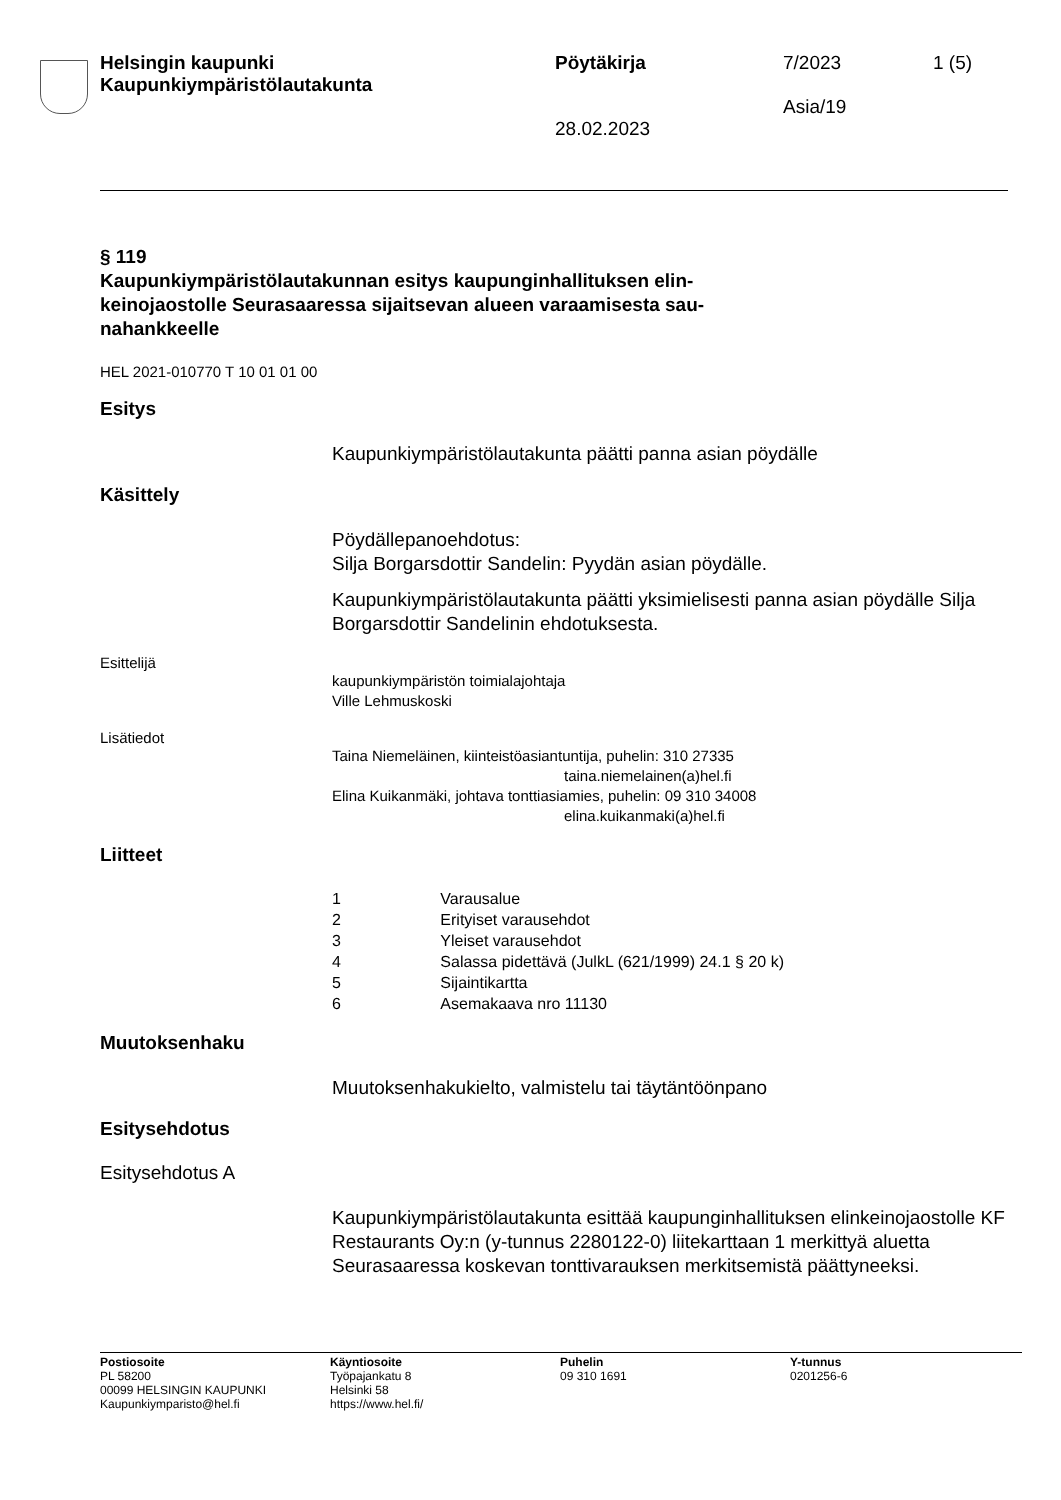Helsingin kaupunki
Kaupunkiympäristölautakunta
Pöytäkirja
28.02.2023
7/2023
Asia/19
1 (5)
§ 119
Kaupunkiympäristölautakunnan esitys kaupunginhallituksen elin­keinojaostolle Seurasaaressa sijaitsevan alueen varaamisesta sau­nahankkeelle
HEL 2021-010770 T 10 01 01 00
Esitys
Kaupunkiympäristölautakunta päätti panna asian pöydälle
Käsittely
Pöydällepanoehdotus:
Silja Borgarsdottir Sandelin: Pyydän asian pöydälle.
Kaupunkiympäristölautakunta päätti yksimielisesti panna asian pöydäl­le Silja Borgarsdottir Sandelinin ehdotuksesta.
Esittelijä
kaupunkiympäristön toimialajohtaja
Ville Lehmuskoski
Lisätiedot
Taina Niemeläinen, kiinteistöasiantuntija, puhelin: 310 27335
taina.niemelainen(a)hel.fi
Elina Kuikanmäki, johtava tonttiasiamies, puhelin: 09 310 34008
elina.kuikanmaki(a)hel.fi
Liitteet
1 Varausalue
2 Erityiset varausehdot
3 Yleiset varausehdot
4 Salassa pidettävä (JulkL (621/1999) 24.1 § 20 k)
5 Sijaintikartta
6 Asemakaava nro 11130
Muutoksenhaku
Muutoksenhakukielto, valmistelu tai täytäntöönpano
Esitysehdotus
Esitysehdotus A
Kaupunkiympäristölautakunta esittää kaupunginhallituksen elinkeino­jaostolle KF Restaurants Oy:n (y-tunnus 2280122-0) liitekarttaan 1 merkittyä aluetta Seurasaaressa koskevan tonttivarauksen merkitse­mistä päättyneeksi.
Postiosoite
PL 58200
00099 HELSINGIN KAUPUNKI
Kaupunkiymparisto@hel.fi
Käyntiosoite
Työpajankatu 8
Helsinki 58
https://www.hel.fi/
Puhelin
09 310 1691
Y-tunnus
0201256-6